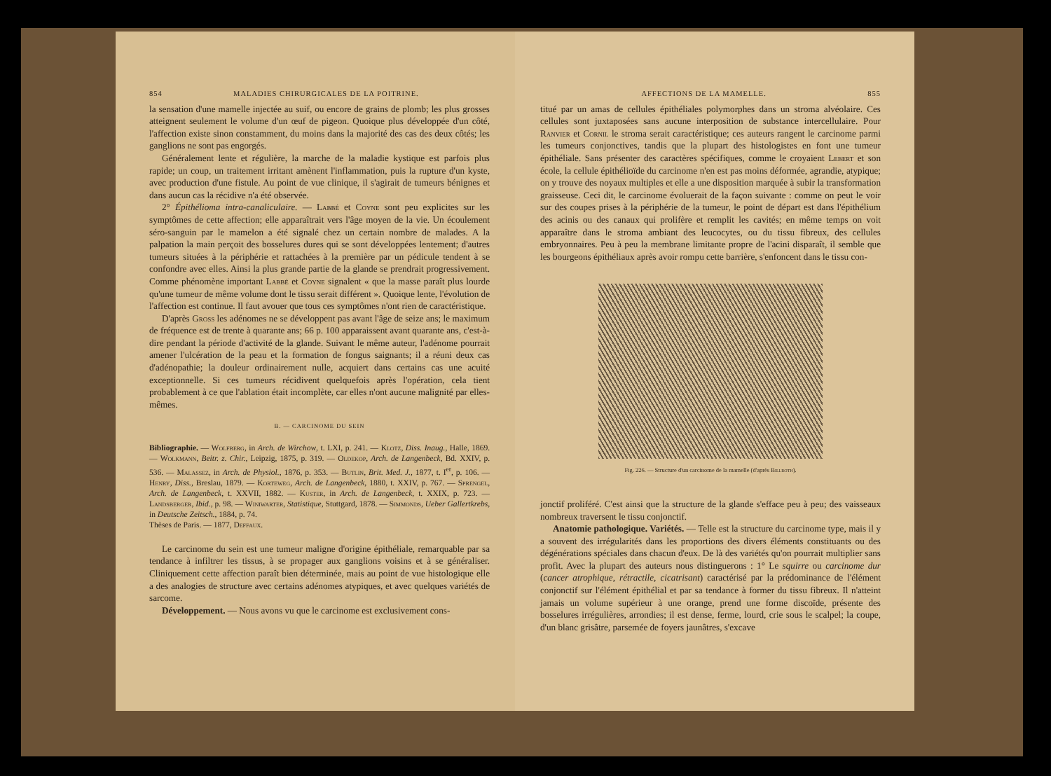854 MALADIES CHIRURGICALES DE LA POITRINE.
la sensation d'une mamelle injectée au suif, ou encore de grains de plomb; les plus grosses atteignent seulement le volume d'un œuf de pigeon. Quoique plus développée d'un côté, l'affection existe sinon constamment, du moins dans la majorité des cas des deux côtés; les ganglions ne sont pas engorgés.
Généralement lente et régulière, la marche de la maladie kystique est parfois plus rapide; un coup, un traitement irritant amènent l'inflammation, puis la rupture d'un kyste, avec production d'une fistule. Au point de vue clinique, il s'agirait de tumeurs bénignes et dans aucun cas la récidive n'a été observée.
2° Épithélioma intra-canaliculaire. — Labbé et Coyne sont peu explicites sur les symptômes de cette affection; elle apparaîtrait vers l'âge moyen de la vie. Un écoulement séro-sanguin par le mamelon a été signalé chez un certain nombre de malades. A la palpation la main perçoit des bosselures dures qui se sont développées lentement; d'autres tumeurs situées à la périphérie et rattachées à la première par un pédicule tendent à se confondre avec elles. Ainsi la plus grande partie de la glande se prendrait progressivement. Comme phénomène important Labbé et Coyne signalent « que la masse paraît plus lourde qu'une tumeur de même volume dont le tissu serait différent ». Quoique lente, l'évolution de l'affection est continue. Il faut avouer que tous ces symptômes n'ont rien de caractéristique.
D'après Gross les adénomes ne se développent pas avant l'âge de seize ans; le maximum de fréquence est de trente à quarante ans; 66 p. 100 apparaissent avant quarante ans, c'est-à-dire pendant la période d'activité de la glande. Suivant le même auteur, l'adénome pourrait amener l'ulcération de la peau et la formation de fongus saignants; il a réuni deux cas d'adénopathie; la douleur ordinairement nulle, acquiert dans certains cas une acuité exceptionnelle. Si ces tumeurs récidivent quelquefois après l'opération, cela tient probablement à ce que l'ablation était incomplète, car elles n'ont aucune malignité par elles-mêmes.
B. — CARCINOME DU SEIN
Bibliographie. — Wolfberg, in Arch. de Wirchow, t. LXI, p. 241. — Klotz, Diss. Inaug., Halle, 1869. — Wolkmann, Beitr. z. Chir., Leipzig, 1875, p. 319. — Oldekop, Arch. de Langenbeck, Bd. XXIV, p. 536. — Malassez, in Arch. de Physiol., 1876, p. 353. — Butlin, Brit. Med. J., 1877, t. I<sup>er</sup>, p. 106. — Henry, Diss., Breslau, 1879. — Korteweg, Arch. de Langenbeck, 1880, t. XXIV, p. 767. — Sprengel, Arch. de Langenbeck, t. XXVII, 1882. — Kuster, in Arch. de Langenbeck, t. XXIX, p. 723. — Landsberger, Ibid., p. 98. — Winiwarter, Statistique, Stuttgard, 1878. — Simmonds, Ueber Gallertkrebs, in Deutsche Zeitsch., 1884, p. 74.
Thèses de Paris. — 1877, Deffaux.
Le carcinome du sein est une tumeur maligne d'origine épithéliale, remarquable par sa tendance à infiltrer les tissus, à se propager aux ganglions voisins et à se généraliser. Cliniquement cette affection paraît bien déterminée, mais au point de vue histologique elle a des analogies de structure avec certains adénomes atypiques, et avec quelques variétés de sarcome.
Développement. — Nous avons vu que le carcinome est exclusivement cons-
AFFECTIONS DE LA MAMELLE. 855
titué par un amas de cellules épithéliales polymorphes dans un stroma alvéolaire. Ces cellules sont juxtaposées sans aucune interposition de substance intercellulaire. Pour Ranvier et Cornil le stroma serait caractéristique; ces auteurs rangent le carcinome parmi les tumeurs conjonctives, tandis que la plupart des histologistes en font une tumeur épithéliale. Sans présenter des caractères spécifiques, comme le croyaient Lebert et son école, la cellule épithélioïde du carcinome n'en est pas moins déformée, agrandie, atypique; on y trouve des noyaux multiples et elle a une disposition marquée à subir la transformation graisseuse. Ceci dit, le carcinome évoluerait de la façon suivante : comme on peut le voir sur des coupes prises à la périphérie de la tumeur, le point de départ est dans l'épithélium des acinis ou des canaux qui prolifère et remplit les cavités; en même temps on voit apparaître dans le stroma ambiant des leucocytes, ou du tissu fibreux, des cellules embryonnaires. Peu à peu la membrane limitante propre de l'acini disparaît, il semble que les bourgeons épithéliaux après avoir rompu cette barrière, s'enfoncent dans le tissu con-
Fig. 226. — Structure d'un carcinome de la mamelle (d'après Billroth).
jonctif proliféré. C'est ainsi que la structure de la glande s'efface peu à peu; des vaisseaux nombreux traversent le tissu conjonctif.
Anatomie pathologique. Variétés. — Telle est la structure du carcinome type, mais il y a souvent des irrégularités dans les proportions des divers éléments constituants ou des dégénérations spéciales dans chacun d'eux. De là des variétés qu'on pourrait multiplier sans profit. Avec la plupart des auteurs nous distinguerons : 1° Le squirre ou carcinome dur (cancer atrophique, rétractile, cicatrisant) caractérisé par la prédominance de l'élément conjonctif sur l'élément épithélial et par sa tendance à former du tissu fibreux. Il n'atteint jamais un volume supérieur à une orange, prend une forme discoïde, présente des bosselures irrégulières, arrondies; il est dense, ferme, lourd, crie sous le scalpel; la coupe, d'un blanc grisâtre, parsemée de foyers jaunâtres, s'excave